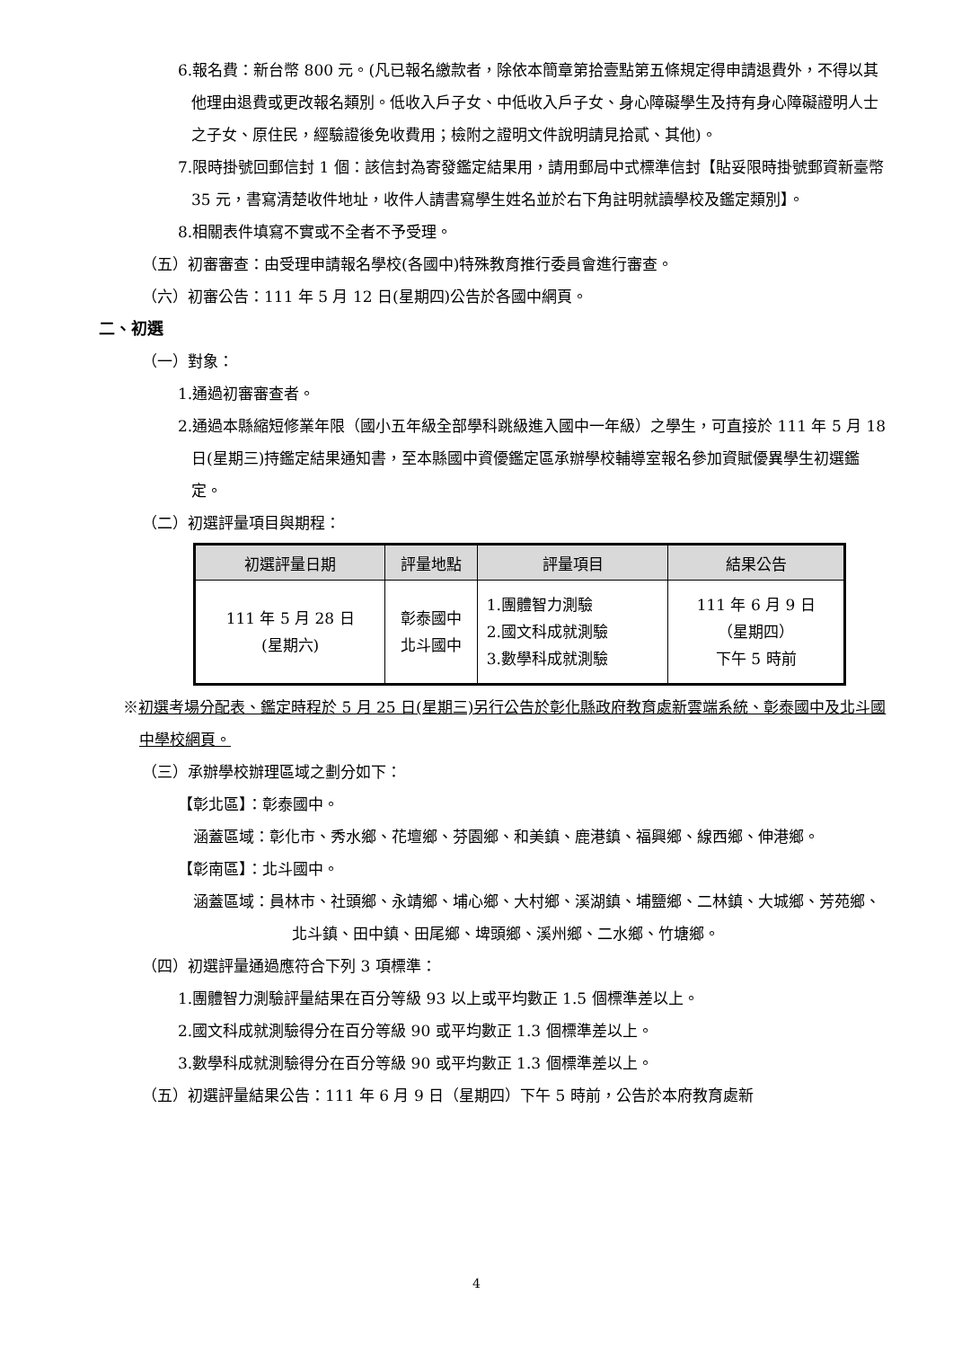6.報名費：新台幣 800 元。(凡已報名繳款者，除依本簡章第拾壹點第五條規定得申請退費外，不得以其他理由退費或更改報名類別。低收入戶子女、中低收入戶子女、身心障礙學生及持有身心障礙證明人士之子女、原住民，經驗證後免收費用；檢附之證明文件說明請見拾貳、其他)。
7.限時掛號回郵信封 1 個：該信封為寄發鑑定結果用，請用郵局中式標準信封【貼妥限時掛號郵資新臺幣 35 元，書寫清楚收件地址，收件人請書寫學生姓名並於右下角註明就讀學校及鑑定類別】。
8.相關表件填寫不實或不全者不予受理。
（五）初審審查：由受理申請報名學校(各國中)特殊教育推行委員會進行審查。
（六）初審公告：111 年 5 月 12 日(星期四)公告於各國中網頁。
二、初選
（一）對象：
1.通過初審審查者。
2.通過本縣縮短修業年限（國小五年級全部學科跳級進入國中一年級）之學生，可直接於 111 年 5 月 18 日(星期三)持鑑定結果通知書，至本縣國中資優鑑定區承辦學校輔導室報名參加資賦優異學生初選鑑定。
（二）初選評量項目與期程：
| 初選評量日期 | 評量地點 | 評量項目 | 結果公告 |
| --- | --- | --- | --- |
| 111 年 5 月 28 日 (星期六) | 彰泰國中 北斗國中 | 1.團體智力測驗 2.國文科成就測驗 3.數學科成就測驗 | 111 年 6 月 9 日 （星期四） 下午 5 時前 |
※初選考場分配表、鑑定時程於 5 月 25 日(星期三)另行公告於彰化縣政府教育處新雲端系統、彰泰國中及北斗國中學校網頁。
（三）承辦學校辦理區域之劃分如下：
【彰北區】：彰泰國中。
涵蓋區域：彰化市、秀水鄉、花壇鄉、芬園鄉、和美鎮、鹿港鎮、福興鄉、線西鄉、伸港鄉。
【彰南區】：北斗國中。
涵蓋區域：員林市、社頭鄉、永靖鄉、埔心鄉、大村鄉、溪湖鎮、埔鹽鄉、二林鎮、大城鄉、芳苑鄉、北斗鎮、田中鎮、田尾鄉、埤頭鄉、溪州鄉、二水鄉、竹塘鄉。
（四）初選評量通過應符合下列 3 項標準：
1.團體智力測驗評量結果在百分等級 93 以上或平均數正 1.5 個標準差以上。
2.國文科成就測驗得分在百分等級 90 或平均數正 1.3 個標準差以上。
3.數學科成就測驗得分在百分等級 90 或平均數正 1.3 個標準差以上。
（五）初選評量結果公告：111 年 6 月 9 日（星期四）下午 5 時前，公告於本府教育處新
4